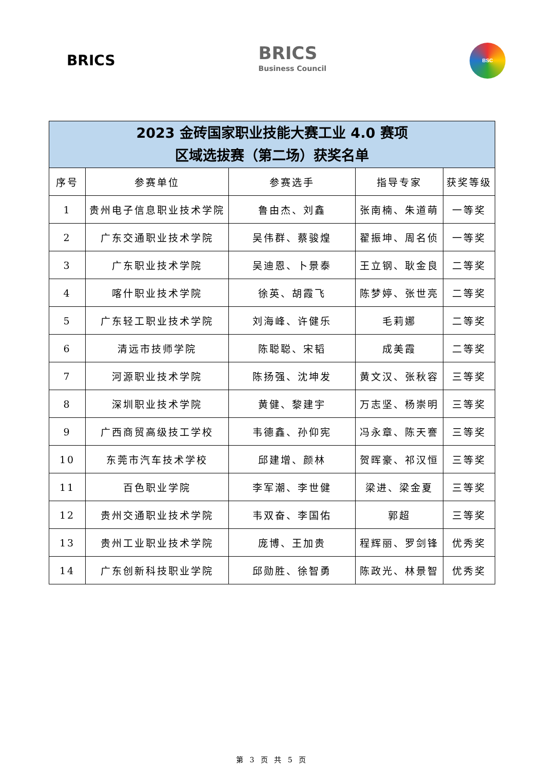BRICS
BRICS
Business Council
BSC
| 2023 金砖国家职业技能大赛工业 4.0 赛项 区域选拔赛（第二场）获奖名单 | | | | |
| --- | --- | --- | --- | --- |
| 序号 | 参赛单位 | 参赛选手 | 指导专家 | 获奖等级 |
| 1 | 贵州电子信息职业技术学院 | 鲁由杰、刘鑫 | 张南楠、朱道萌 | 一等奖 |
| 2 | 广东交通职业技术学院 | 吴伟群、蔡骏煌 | 翟振坤、周名侦 | 一等奖 |
| 3 | 广东职业技术学院 | 吴迪恩、卜景泰 | 王立钢、耿金良 | 二等奖 |
| 4 | 喀什职业技术学院 | 徐英、胡霞飞 | 陈梦婷、张世亮 | 二等奖 |
| 5 | 广东轻工职业技术学院 | 刘海峰、许健乐 | 毛莉娜 | 二等奖 |
| 6 | 清远市技师学院 | 陈聪聪、宋韬 | 成美霞 | 二等奖 |
| 7 | 河源职业技术学院 | 陈扬强、沈坤发 | 黄文汉、张秋容 | 三等奖 |
| 8 | 深圳职业技术学院 | 黄健、黎建宇 | 万志坚、杨崇明 | 三等奖 |
| 9 | 广西商贸高级技工学校 | 韦德鑫、孙仰宪 | 冯永章、陈天謇 | 三等奖 |
| 10 | 东莞市汽车技术学校 | 邱建增、颜林 | 贺晖豪、祁汉恒 | 三等奖 |
| 11 | 百色职业学院 | 李军潮、李世健 | 梁进、梁金夏 | 三等奖 |
| 12 | 贵州交通职业技术学院 | 韦双奋、李国佑 | 郭超 | 三等奖 |
| 13 | 贵州工业职业技术学院 | 庞博、王加贵 | 程辉丽、罗剑锋 | 优秀奖 |
| 14 | 广东创新科技职业学院 | 邱勋胜、徐智勇 | 陈政光、林景智 | 优秀奖 |
第 3 页 共 5 页